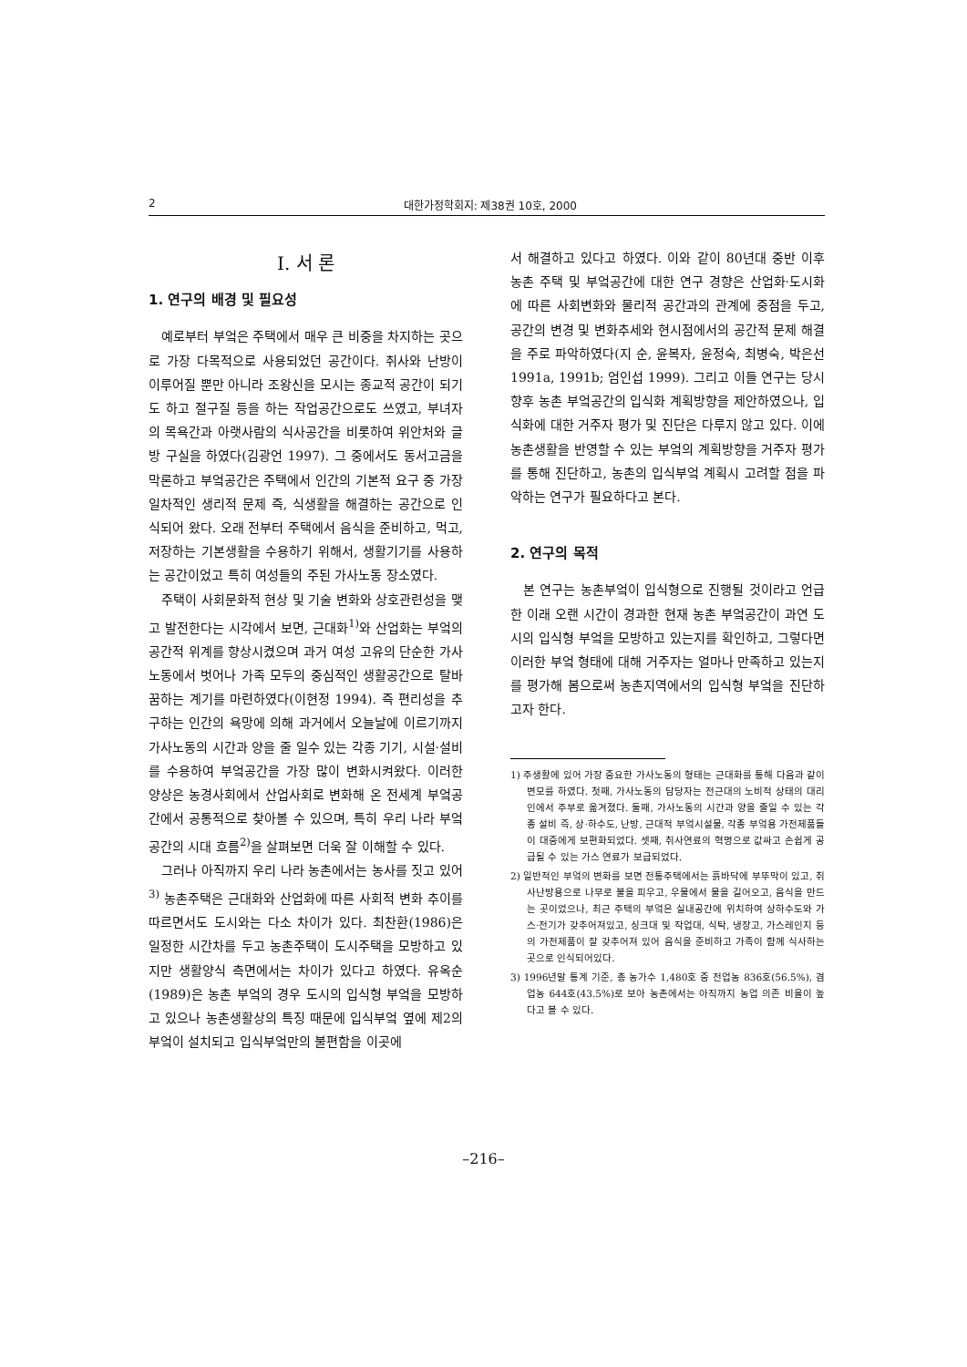2 대한가정학회지: 제38권 10호, 2000
I. 서 론
1. 연구의 배경 및 필요성
예로부터 부엌은 주택에서 매우 큰 비중을 차지하는 곳으로 가장 다목적으로 사용되었던 공간이다. 취사와 난방이 이루어질 뿐만 아니라 조왕신을 모시는 종교적 공간이 되기도 하고 절구질 등을 하는 작업공간으로도 쓰였고, 부녀자의 목욕간과 아랫사람의 식사공간을 비롯하여 위안처와 글방 구실을 하였다(김광언 1997). 그 중에서도 동서고금을 막론하고 부엌공간은 주택에서 인간의 기본적 요구 중 가장 일차적인 생리적 문제 즉, 식생활을 해결하는 공간으로 인식되어 왔다. 오래 전부터 주택에서 음식을 준비하고, 먹고, 저장하는 기본생활을 수용하기 위해서, 생활기기를 사용하는 공간이었고 특히 여성들의 주된 가사노동 장소였다.
주택이 사회문화적 현상 및 기술 변화와 상호관련성을 맺고 발전한다는 시각에서 보면, 근대화<sup>1)</sup>와 산업화는 부엌의 공간적 위계를 향상시켰으며 과거 여성 고유의 단순한 가사노동에서 벗어나 가족 모두의 중심적인 생활공간으로 탈바꿈하는 계기를 마련하였다(이현정 1994). 즉 편리성을 추구하는 인간의 욕망에 의해 과거에서 오늘날에 이르기까지 가사노동의 시간과 양을 줄 일수 있는 각종 기기, 시설·설비를 수용하여 부엌공간을 가장 많이 변화시켜왔다. 이러한 양상은 농경사회에서 산업사회로 변화해 온 전세계 부엌공간에서 공통적으로 찾아볼 수 있으며, 특히 우리 나라 부엌공간의 시대 흐름<sup>2)</sup>을 살펴보면 더욱 잘 이해할 수 있다.
그러나 아직까지 우리 나라 농촌에서는 농사를 짓고 있어<sup>3)</sup> 농촌주택은 근대화와 산업화에 따른 사회적 변화 추이를 따르면서도 도시와는 다소 차이가 있다. 최찬환(1986)은 일정한 시간차를 두고 농촌주택이 도시주택을 모방하고 있지만 생활양식 측면에서는 차이가 있다고 하였다. 유옥순(1989)은 농촌 부엌의 경우 도시의 입식형 부엌을 모방하고 있으나 농촌생활상의 특징 때문에 입식부엌 옆에 제2의 부엌이 설치되고 입식부엌만의 불편함을 이곳에
서 해결하고 있다고 하였다. 이와 같이 80년대 중반 이후 농촌 주택 및 부엌공간에 대한 연구 경향은 산업화·도시화에 따른 사회변화와 물리적 공간과의 관계에 중점을 두고, 공간의 변경 및 변화추세와 현시점에서의 공간적 문제 해결을 주로 파악하였다(지 순, 윤복자, 윤정숙, 최병숙, 박은선 1991a, 1991b; 엄인섭 1999). 그리고 이들 연구는 당시 향후 농촌 부엌공간의 입식화 계획방향을 제안하였으나, 입식화에 대한 거주자 평가 및 진단은 다루지 않고 있다. 이에 농촌생활을 반영할 수 있는 부엌의 계획방향을 거주자 평가를 통해 진단하고, 농촌의 입식부엌 계획시 고려할 점을 파악하는 연구가 필요하다고 본다.
2. 연구의 목적
본 연구는 농촌부엌이 입식형으로 진행될 것이라고 언급한 이래 오랜 시간이 경과한 현재 농촌 부엌공간이 과연 도시의 입식형 부엌을 모방하고 있는지를 확인하고, 그렇다면 이러한 부엌 형태에 대해 거주자는 얼마나 만족하고 있는지를 평가해 봄으로써 농촌지역에서의 입식형 부엌을 진단하고자 한다.
1) 주생활에 있어 가장 중요한 가사노동의 형태는 근대화를 통해 다음과 같이 변모를 하였다. 첫째, 가사노동의 담당자는 전근대의 노비적 상태의 대리인에서 주부로 옮겨졌다. 둘째, 가사노동의 시간과 양을 줄일 수 있는 각종 설비 즉, 상·하수도, 난방, 근대적 부엌시설물, 각종 부엌용 가전제품들이 대중에게 보편화되었다. 셋째, 취사연료의 혁명으로 값싸고 손쉽게 공급될 수 있는 가스 연료가 보급되었다.
2) 일반적인 부엌의 변화를 보면 전통주택에서는 흙바닥에 부뚜막이 있고, 취사난방용으로 나무로 불을 피우고, 우물에서 물을 길어오고, 음식을 만드는 곳이었으나, 최근 주택의 부엌은 실내공간에 위치하여 상하수도와 가스·전기가 갖추어져있고, 싱크대 및 작업대, 식탁, 냉장고, 가스레인지 등의 가전제품이 잘 갖추어져 있어 음식을 준비하고 가족이 함께 식사하는 곳으로 인식되어있다.
3) 1996년말 통계 기준, 총 농가수 1,480호 중 전업농 836호(56.5%), 겸업농 644호(43.5%)로 보아 농촌에서는 아직까지 농업 의존 비율이 높다고 볼 수 있다.
–216–